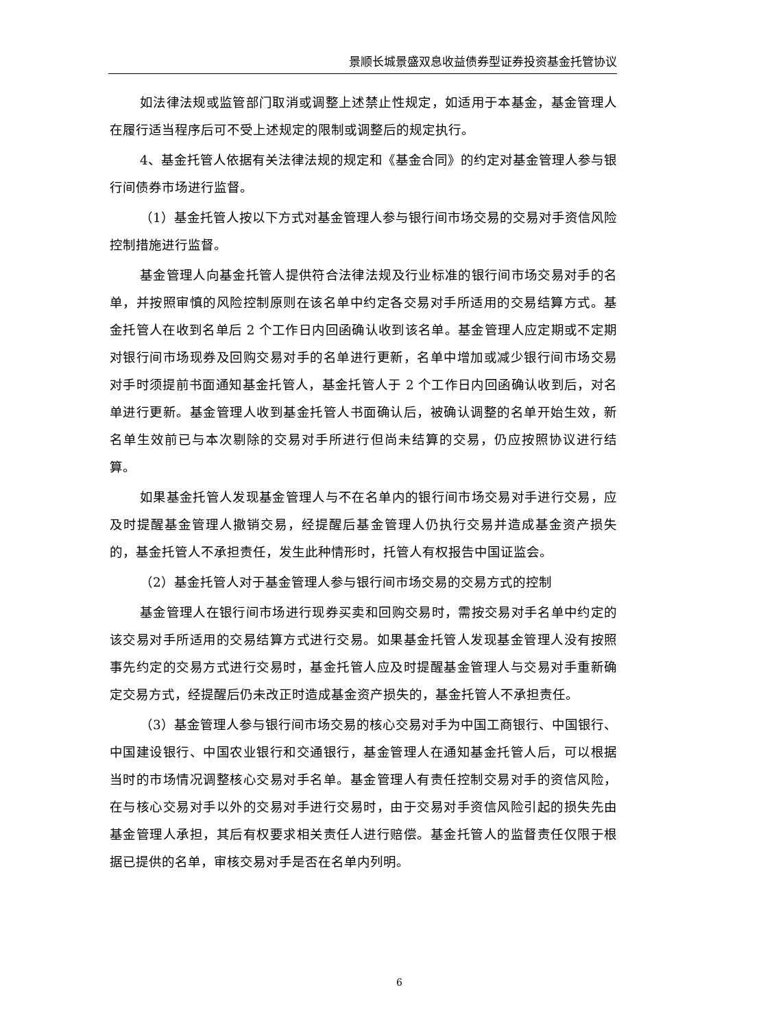景顺长城景盛双息收益债券型证券投资基金托管协议
如法律法规或监管部门取消或调整上述禁止性规定，如适用于本基金，基金管理人在履行适当程序后可不受上述规定的限制或调整后的规定执行。
4、基金托管人依据有关法律法规的规定和《基金合同》的约定对基金管理人参与银行间债券市场进行监督。
（1）基金托管人按以下方式对基金管理人参与银行间市场交易的交易对手资信风险控制措施进行监督。
基金管理人向基金托管人提供符合法律法规及行业标准的银行间市场交易对手的名单，并按照审慎的风险控制原则在该名单中约定各交易对手所适用的交易结算方式。基金托管人在收到名单后 2 个工作日内回函确认收到该名单。基金管理人应定期或不定期对银行间市场现券及回购交易对手的名单进行更新，名单中增加或减少银行间市场交易对手时须提前书面通知基金托管人，基金托管人于 2 个工作日内回函确认收到后，对名单进行更新。基金管理人收到基金托管人书面确认后，被确认调整的名单开始生效，新名单生效前已与本次剔除的交易对手所进行但尚未结算的交易，仍应按照协议进行结算。
如果基金托管人发现基金管理人与不在名单内的银行间市场交易对手进行交易，应及时提醒基金管理人撤销交易，经提醒后基金管理人仍执行交易并造成基金资产损失的，基金托管人不承担责任，发生此种情形时，托管人有权报告中国证监会。
（2）基金托管人对于基金管理人参与银行间市场交易的交易方式的控制
基金管理人在银行间市场进行现券买卖和回购交易时，需按交易对手名单中约定的该交易对手所适用的交易结算方式进行交易。如果基金托管人发现基金管理人没有按照事先约定的交易方式进行交易时，基金托管人应及时提醒基金管理人与交易对手重新确定交易方式，经提醒后仍未改正时造成基金资产损失的，基金托管人不承担责任。
（3）基金管理人参与银行间市场交易的核心交易对手为中国工商银行、中国银行、中国建设银行、中国农业银行和交通银行，基金管理人在通知基金托管人后，可以根据当时的市场情况调整核心交易对手名单。基金管理人有责任控制交易对手的资信风险，在与核心交易对手以外的交易对手进行交易时，由于交易对手资信风险引起的损失先由基金管理人承担，其后有权要求相关责任人进行赔偿。基金托管人的监督责任仅限于根据已提供的名单，审核交易对手是否在名单内列明。
6